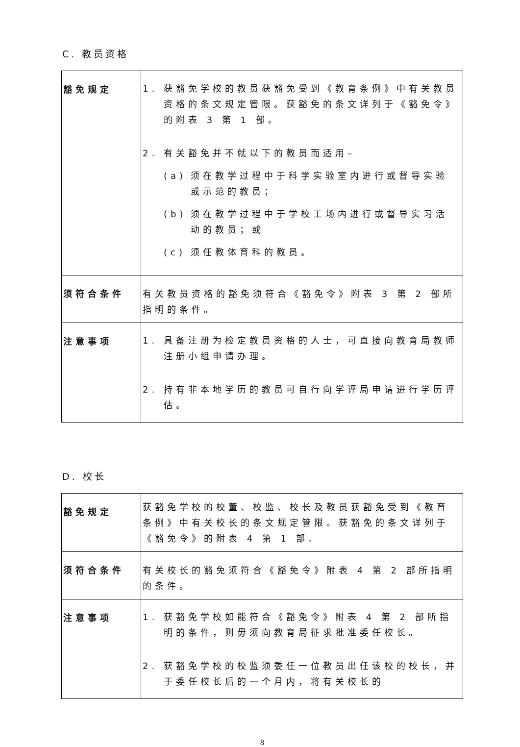C. 教员资格
| 豁免规定 | 1. 获豁免学校的教员获豁免受到《教育条例》中有关教员资格的条文规定管限。获豁免的条文详列于《豁免令》的附表 3 第 1 部。 2. 有关豁免并不就以下的教员而适用– (a) 须在教学过程中于科学实验室内进行或督导实验或示范的教员； (b) 须在教学过程中于学校工场内进行或督导实习活动的教员；或 (c) 须任教体育科的教员。 |
| 须符合条件 | 有关教员资格的豁免须符合《豁免令》附表 3 第 2 部所指明的条件。 |
| 注意事项 | 1. 具备注册为检定教员资格的人士，可直接向教育局教师注册小组申请办理。 2. 持有非本地学历的教员可自行向学评局申请进行学历评估。 |
D. 校长
| 豁免规定 | 获豁免学校的校董、校监、校长及教员获豁免受到《教育条例》中有关校长的条文规定管限。获豁免的条文详列于《豁免令》的附表 4 第 1 部。 |
| 须符合条件 | 有关校长的豁免须符合《豁免令》附表 4 第 2 部所指明的条件。 |
| 注意事项 | 1. 获豁免学校如能符合《豁免令》附表 4 第 2 部所指明的条件，则毋须向教育局征求批准委任校长。 2. 获豁免学校的校监须委任一位教员出任该校的校长，并于委任校长后的一个月内，将有关校长的 |
8